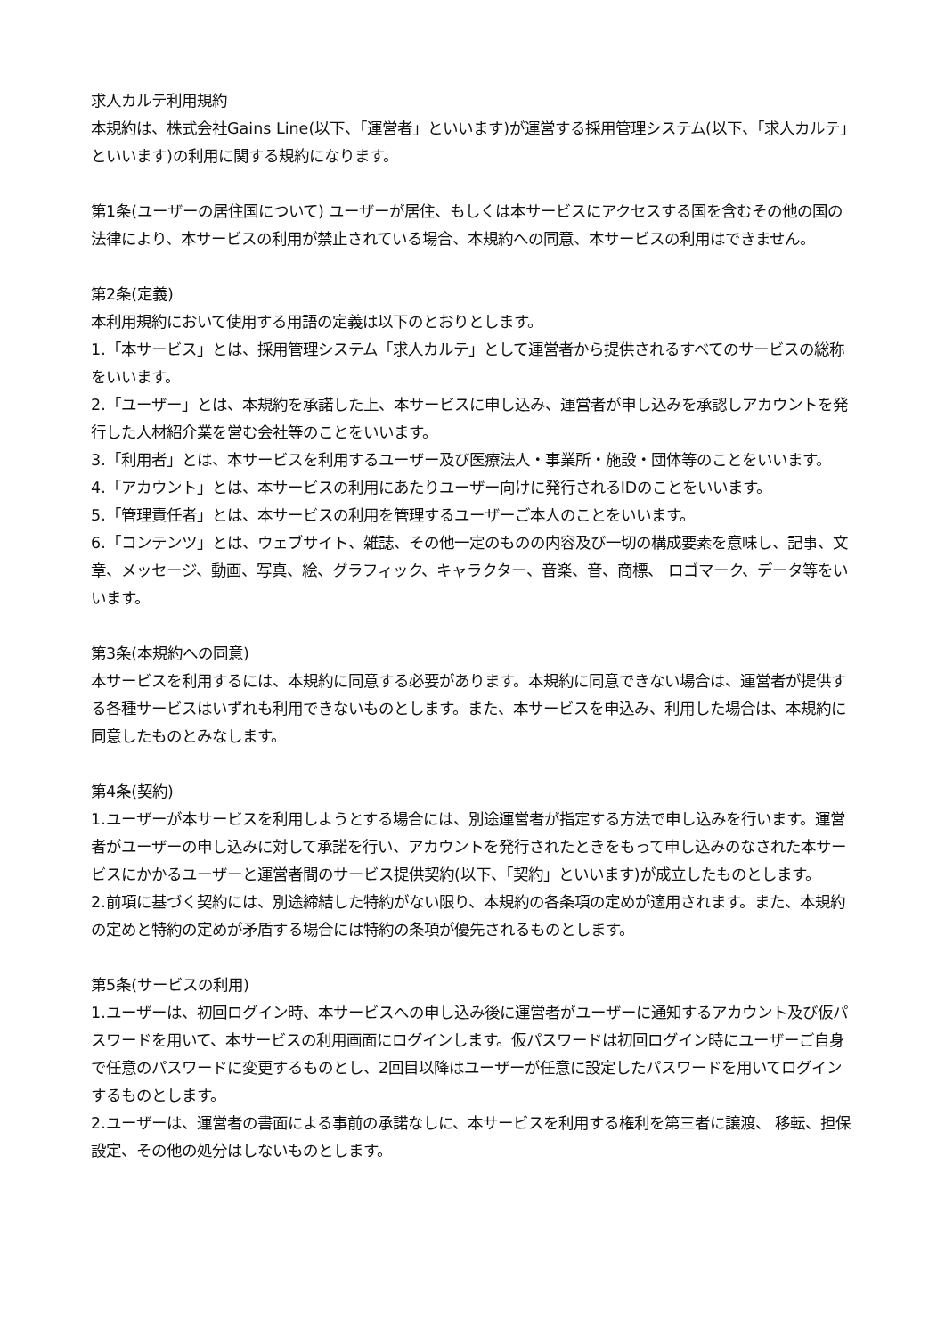求人カルテ利用規約
本規約は、株式会社Gains Line(以下、「運営者」といいます)が運営する採用管理システム(以下、「求人カルテ」といいます)の利用に関する規約になります。
第1条(ユーザーの居住国について) ユーザーが居住、もしくは本サービスにアクセスする国を含むその他の国の法律により、本サービスの利用が禁止されている場合、本規約への同意、本サービスの利用はできません。
第2条(定義)
本利用規約において使用する用語の定義は以下のとおりとします。
1.「本サービス」とは、採用管理システム「求人カルテ」として運営者から提供されるすべてのサービスの総称をいいます。
2.「ユーザー」とは、本規約を承諾した上、本サービスに申し込み、運営者が申し込みを承認しアカウントを発行した人材紹介業を営む会社等のことをいいます。
3.「利用者」とは、本サービスを利用するユーザー及び医療法人・事業所・施設・団体等のことをいいます。
4.「アカウント」とは、本サービスの利用にあたりユーザー向けに発行されるIDのことをいいます。
5.「管理責任者」とは、本サービスの利用を管理するユーザーご本人のことをいいます。
6.「コンテンツ」とは、ウェブサイト、雑誌、その他一定のものの内容及び一切の構成要素を意味し、記事、文章、メッセージ、動画、写真、絵、グラフィック、キャラクター、音楽、音、商標、 ロゴマーク、データ等をいいます。
第3条(本規約への同意)
本サービスを利用するには、本規約に同意する必要があります。本規約に同意できない場合は、運営者が提供する各種サービスはいずれも利用できないものとします。また、本サービスを申込み、利用した場合は、本規約に同意したものとみなします。
第4条(契約)
1.ユーザーが本サービスを利用しようとする場合には、別途運営者が指定する方法で申し込みを行います。運営者がユーザーの申し込みに対して承諾を行い、アカウントを発行されたときをもって申し込みのなされた本サービスにかかるユーザーと運営者間のサービス提供契約(以下、「契約」といいます)が成立したものとします。
2.前項に基づく契約には、別途締結した特約がない限り、本規約の各条項の定めが適用されます。また、本規約の定めと特約の定めが矛盾する場合には特約の条項が優先されるものとします。
第5条(サービスの利用)
1.ユーザーは、初回ログイン時、本サービスへの申し込み後に運営者がユーザーに通知するアカウント及び仮パスワードを用いて、本サービスの利用画面にログインします。仮パスワードは初回ログイン時にユーザーご自身で任意のパスワードに変更するものとし、2回目以降はユーザーが任意に設定したパスワードを用いてログインするものとします。
2.ユーザーは、運営者の書面による事前の承諾なしに、本サービスを利用する権利を第三者に譲渡、 移転、担保設定、その他の処分はしないものとします。